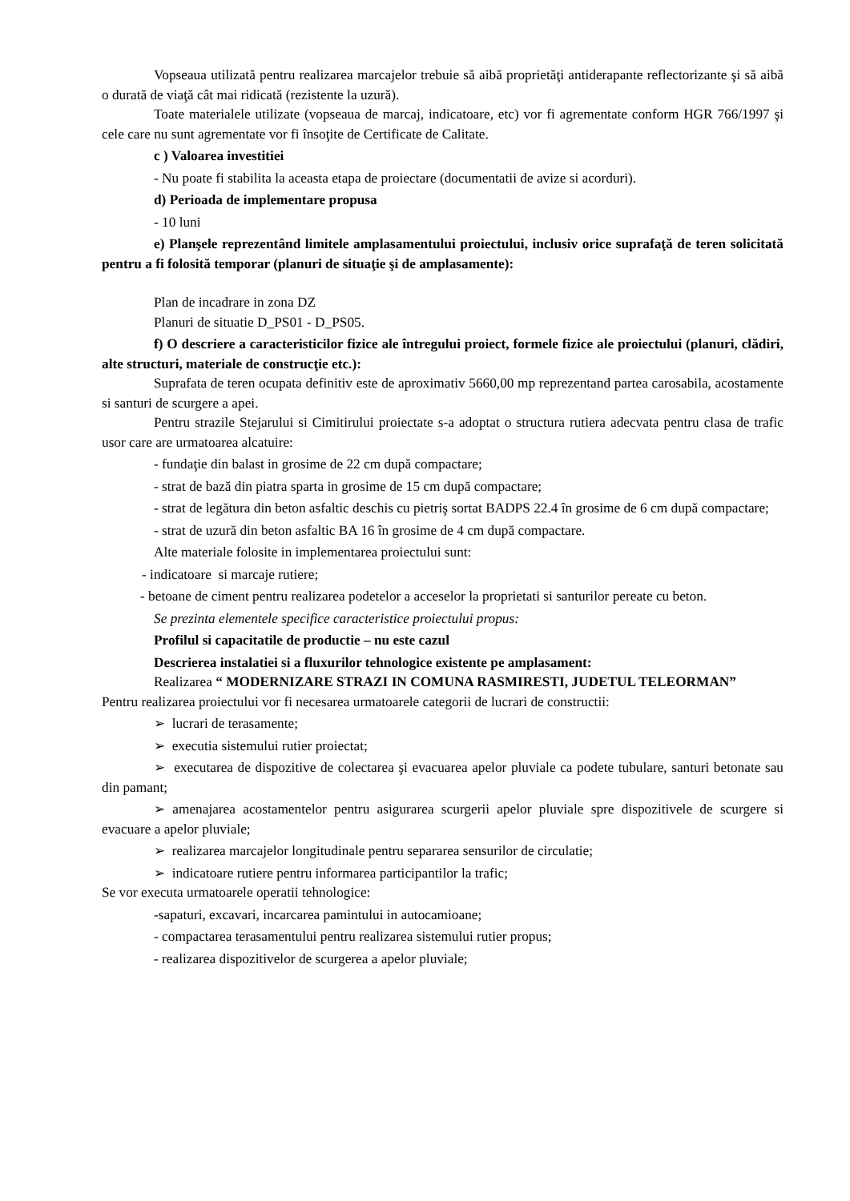Vopseaua utilizată pentru realizarea marcajelor trebuie să aibă proprietăţi antiderapante reflectorizante şi să aibă o durată de viaţă cât mai ridicată (rezistente la uzură).
Toate materialele utilizate (vopseaua de marcaj, indicatoare, etc) vor fi agrementate conform HGR 766/1997 şi cele care nu sunt agrementate vor fi însoţite de Certificate de Calitate.
c ) Valoarea investitiei
- Nu poate fi stabilita la aceasta etapa de proiectare (documentatii de avize si acorduri).
d) Perioada de implementare propusa
- 10 luni
e) Planşele reprezentând limitele amplasamentului proiectului, inclusiv orice suprafaţă de teren solicitată pentru a fi folosită temporar (planuri de situaţie şi de amplasamente):
Plan de incadrare in zona DZ
Planuri de situatie D_PS01 - D_PS05.
f) O descriere a caracteristicilor fizice ale întregului proiect, formele fizice ale proiectului (planuri, clădiri, alte structuri, materiale de construcţie etc.):
Suprafata de teren ocupata definitiv este de aproximativ 5660,00 mp reprezentand partea carosabila, acostamente si santuri de scurgere a apei.
Pentru strazile Stejarului si Cimitirului proiectate s-a adoptat o structura rutiera adecvata pentru clasa de trafic usor care are urmatoarea alcatuire:
- fundaţie din balast in grosime de 22 cm după compactare;
- strat de bază din piatra sparta in grosime de 15 cm după compactare;
- strat de legătura din beton asfaltic deschis cu pietriş sortat BADPS 22.4 în grosime de 6 cm după compactare;
- strat de uzură din beton asfaltic BA 16 în grosime de 4 cm după compactare.
Alte materiale folosite in implementarea proiectului sunt:
- indicatoare si marcaje rutiere;
- betoane de ciment pentru realizarea podetelor a acceselor la proprietati si santurilor pereate cu beton.
Se prezinta elementele specifice caracteristice proiectului propus:
Profilul si capacitatile de productie – nu este cazul
Descrierea instalatiei si a fluxurilor tehnologice existente pe amplasament:
Realizarea “ MODERNIZARE STRAZI IN COMUNA RASMIRESTI, JUDETUL TELEORMAN”
Pentru realizarea proiectului vor fi necesarea urmatoarele categorii de lucrari de constructii:
➢ lucrari de terasamente;
➢ executia sistemului rutier proiectat;
➢ executarea de dispozitive de colectarea şi evacuarea apelor pluviale ca podete tubulare, santuri betonate sau din pamant;
➢ amenajarea acostamentelor pentru asigurarea scurgerii apelor pluviale spre dispozitivele de scurgere si evacuare a apelor pluviale;
➢ realizarea marcajelor longitudinale pentru separarea sensurilor de circulatie;
➢ indicatoare rutiere pentru informarea participantilor la trafic;
Se vor executa urmatoarele operatii tehnologice:
-sapaturi, excavari, incarcarea pamintului in autocamioane;
- compactarea terasamentului pentru realizarea sistemului rutier propus;
- realizarea dispozitivelor de scurgerea a apelor pluviale;